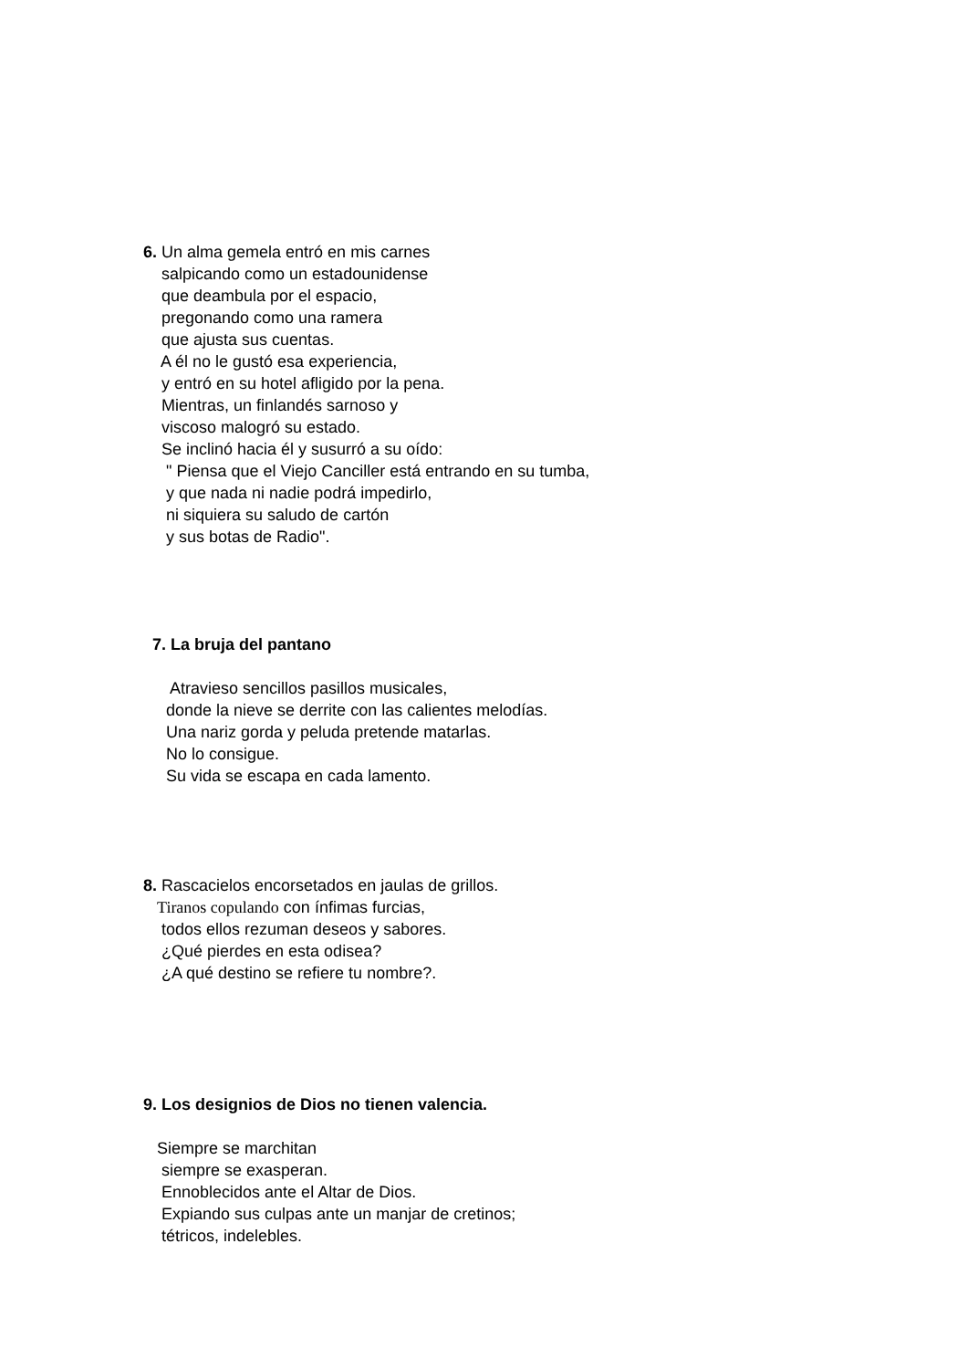6. Un alma gemela entró en mis carnes
salpicando como un estadounidense
que deambula por el espacio,
pregonando como una ramera
que ajusta sus cuentas.
A él no le gustó esa experiencia,
y entró en su hotel afligido por la pena.
Mientras, un finlandés sarnoso y
viscoso malogró su estado.
Se inclinó hacia él y susurró a su oído:
" Piensa que el Viejo Canciller está entrando en su tumba,
y que nada ni nadie podrá impedirlo,
ni siquiera su saludo de cartón
y sus botas de Radio".
7. La bruja del pantano
Atravieso sencillos pasillos musicales,
donde la nieve se derrite con las calientes melodías.
Una nariz gorda y peluda pretende matarlas.
No lo consigue.
Su vida se escapa en cada lamento.
8. Rascacielos encorsetados en jaulas de grillos.
Tiranos copulando con ínfimas furcias,
todos ellos rezuman deseos y sabores.
¿Qué pierdes en esta odisea?
¿A qué destino se refiere tu nombre?.
9. Los designios de Dios no tienen valencia.
Siempre se marchitan
siempre se exasperan.
Ennoblecidos ante el Altar de Dios.
Expiando sus culpas ante un manjar de cretinos;
tétricos, indelebles.